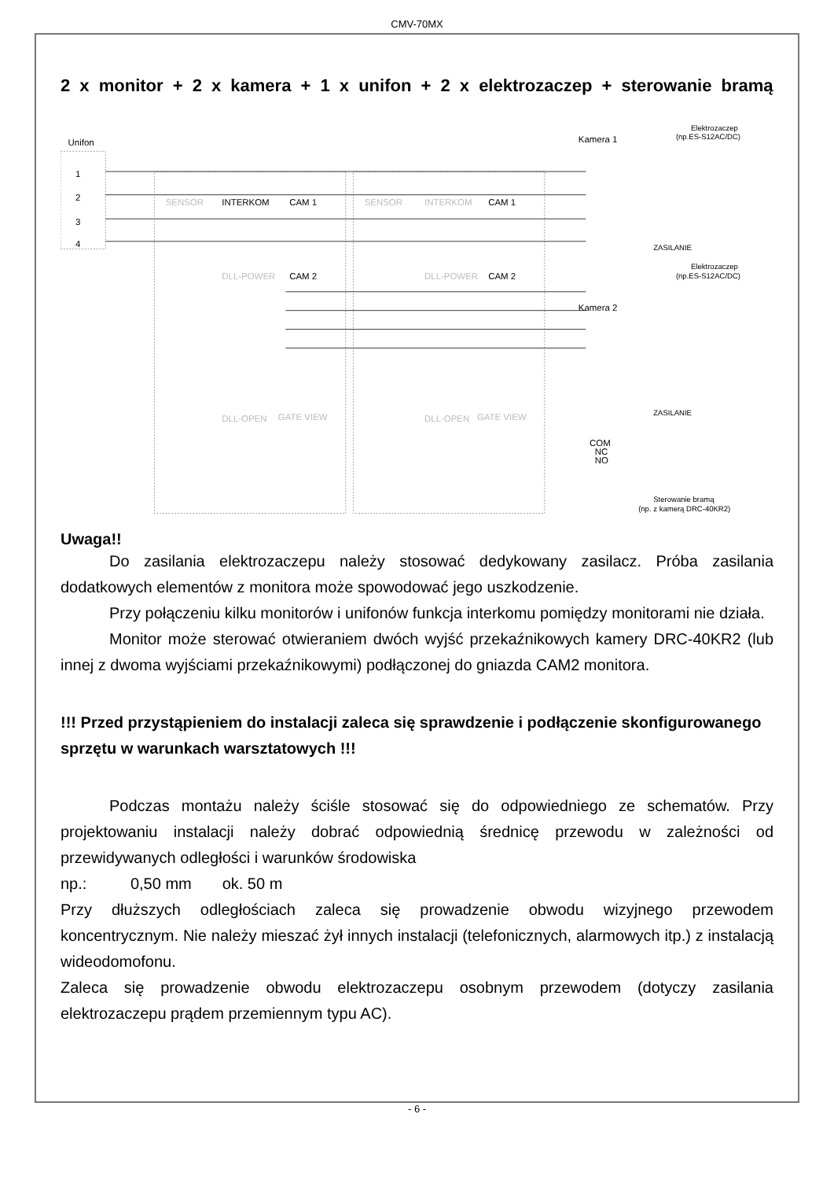CMV-70MX
2 x monitor + 2 x kamera + 1 x unifon + 2 x elektrozaczep + sterowanie bramą
Unifon
1
2
3
4
SENSOR
INTERKOM
CAM 1
SENSOR
INTERKOM
CAM 1
DLL-POWER
CAM 2
DLL-POWER
CAM 2
DLL-OPEN
GATE VIEW
DLL-OPEN
GATE VIEW
Kamera 1
Kamera 2
Elektrozaczep
(np.ES-S12AC/DC)
ZASILANIE
Elektrozaczep
(np.ES-S12AC/DC)
ZASILANIE
COM
NC
NO
Sterowanie bramą
(np. z kamerą DRC-40KR2)
Uwaga!!
Do zasilania elektrozaczepu należy stosować dedykowany zasilacz. Próba zasilania dodatkowych elementów z monitora może spowodować jego uszkodzenie.
Przy połączeniu kilku monitorów i unifonów funkcja interkomu pomiędzy monitorami nie działa.
Monitor może sterować otwieraniem dwóch wyjść przekaźnikowych kamery DRC-40KR2 (lub innej z dwoma wyjściami przekaźnikowymi) podłączonej do gniazda CAM2 monitora.
!!! Przed przystąpieniem do instalacji zaleca się sprawdzenie i podłączenie skonfigurowanego sprzętu w warunkach warsztatowych !!!
Podczas montażu należy ściśle stosować się do odpowiedniego ze schematów. Przy projektowaniu instalacji należy dobrać odpowiednią średnicę przewodu w zależności od przewidywanych odległości i warunków środowiska
np.: 0,50 mm ok. 50 m
Przy dłuższych odległościach zaleca się prowadzenie obwodu wizyjnego przewodem koncentrycznym. Nie należy mieszać żył innych instalacji (telefonicznych, alarmowych itp.) z instalacją wideodomofonu.
Zaleca się prowadzenie obwodu elektrozaczepu osobnym przewodem (dotyczy zasilania elektrozaczepu prądem przemiennym typu AC).
- 6 -